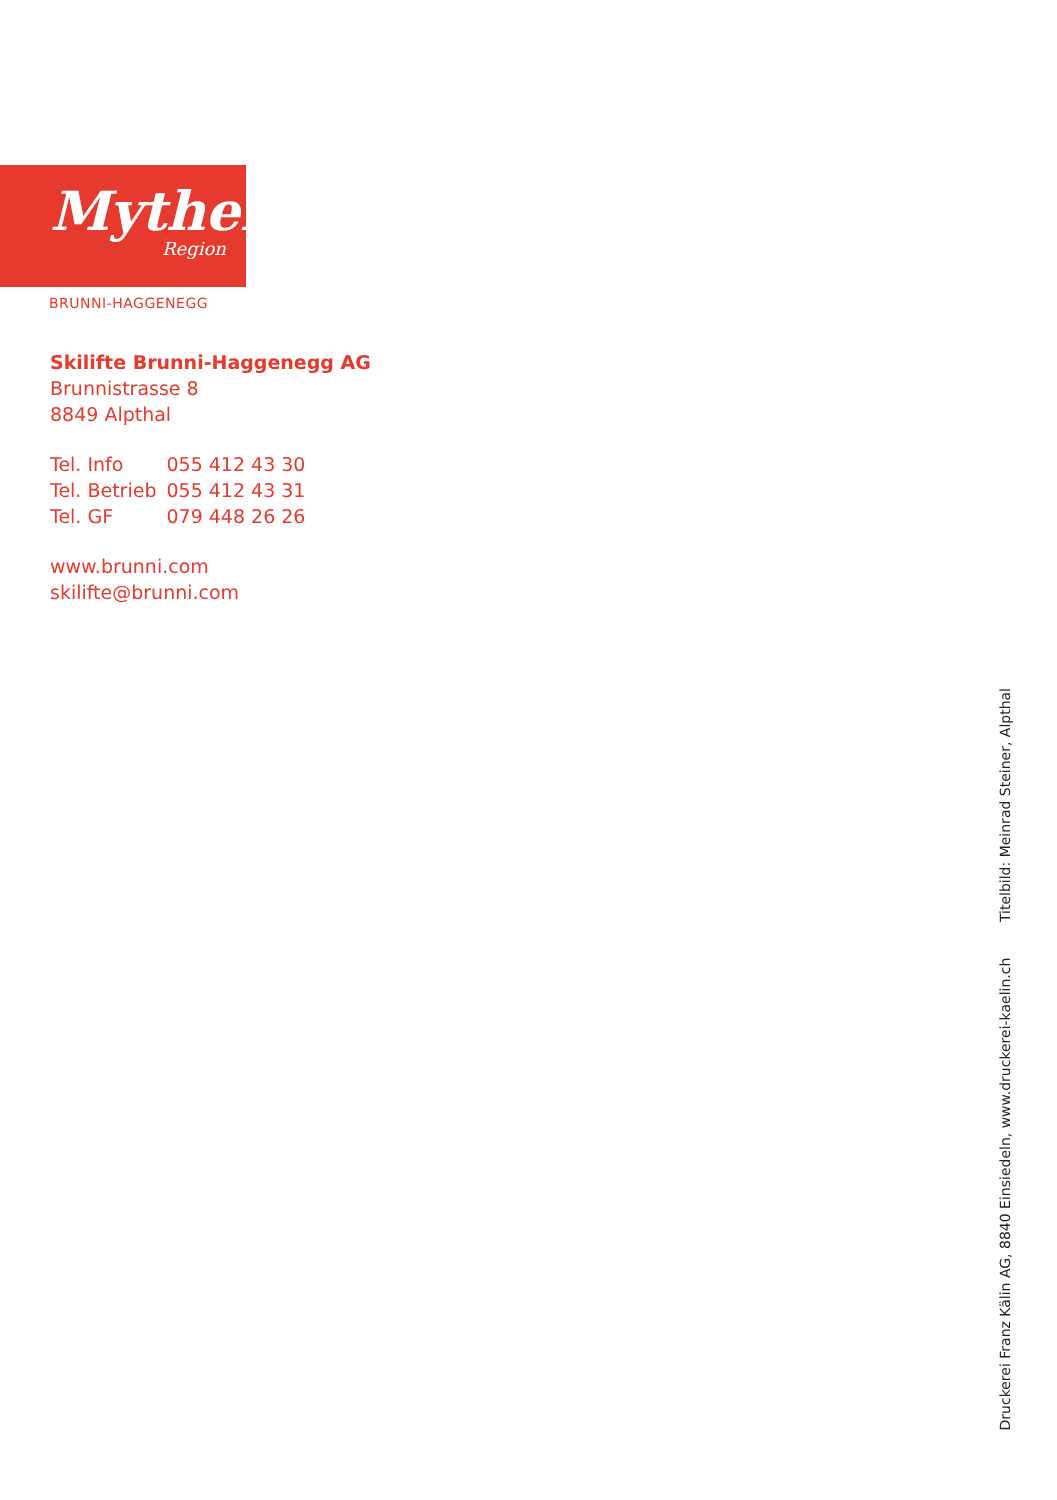Mythen
Region
BRUNNI-HAGGENEGG
Skilifte Brunni-Haggenegg AG
Brunnistrasse 8
8849 Alpthal
| Tel. Info | 055 412 43 30 |
| Tel. Betrieb | 055 412 43 31 |
| Tel. GF | 079 448 26 26 |
www.brunni.com
skilifte@brunni.com
Druckerei Franz Kälin AG, 8840 Einsiedeln, www.druckerei-kaelin.ch Titelbild: Meinrad Steiner, Alpthal